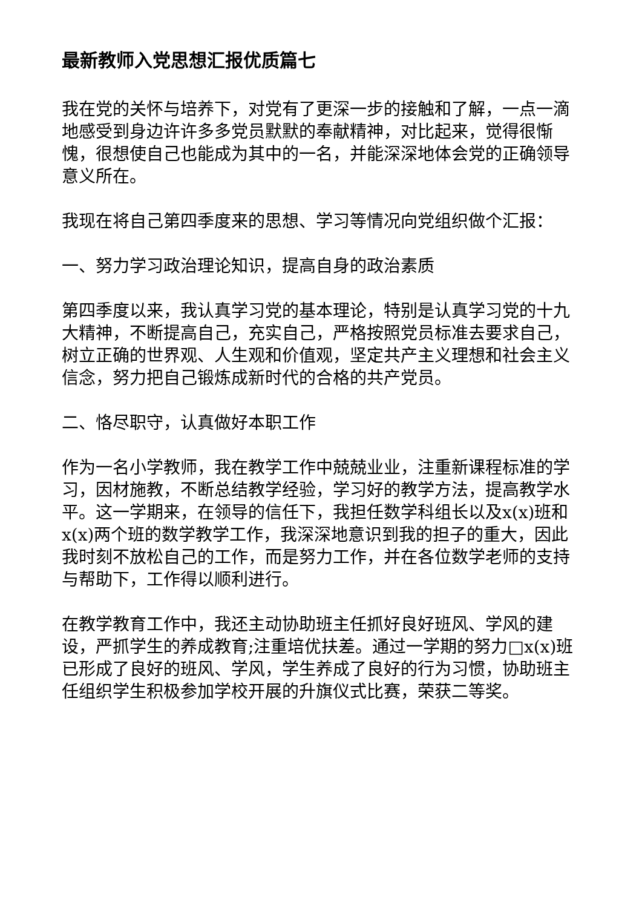最新教师入党思想汇报优质篇七
我在党的关怀与培养下，对党有了更深一步的接触和了解，一点一滴地感受到身边许许多多党员默默的奉献精神，对比起来，觉得很惭愧，很想使自己也能成为其中的一名，并能深深地体会党的正确领导意义所在。
我现在将自己第四季度来的思想、学习等情况向党组织做个汇报：
一、努力学习政治理论知识，提高自身的政治素质
第四季度以来，我认真学习党的基本理论，特别是认真学习党的十九大精神，不断提高自己，充实自己，严格按照党员标准去要求自己，树立正确的世界观、人生观和价值观，坚定共产主义理想和社会主义信念，努力把自己锻炼成新时代的合格的共产党员。
二、恪尽职守，认真做好本职工作
作为一名小学教师，我在教学工作中兢兢业业，注重新课程标准的学习，因材施教，不断总结教学经验，学习好的教学方法，提高教学水平。这一学期来，在领导的信任下，我担任数学科组长以及x(x)班和x(x)两个班的数学教学工作，我深深地意识到我的担子的重大，因此我时刻不放松自己的工作，而是努力工作，并在各位数学老师的支持与帮助下，工作得以顺利进行。
在教学教育工作中，我还主动协助班主任抓好良好班风、学风的建设，严抓学生的养成教育;注重培优扶差。通过一学期的努力□x(x)班已形成了良好的班风、学风，学生养成了良好的行为习惯，协助班主任组织学生积极参加学校开展的升旗仪式比赛，荣获二等奖。